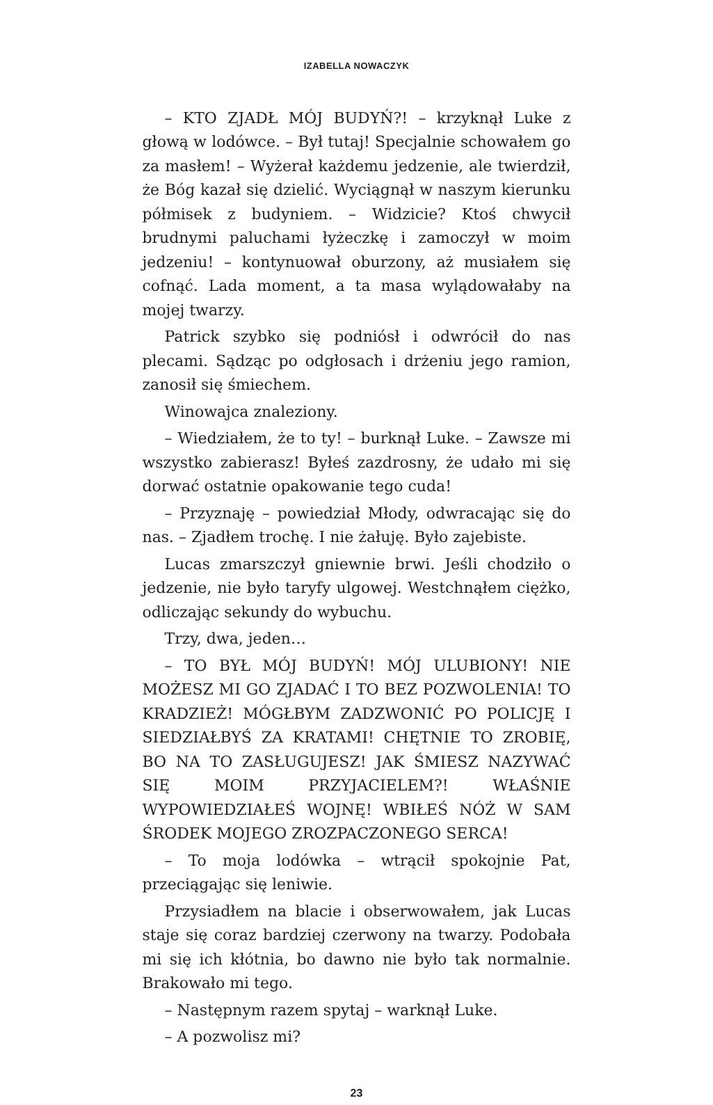IZABELLA NOWACZYK
– KTO ZJADŁ MÓJ BUDYŃ?! – krzyknął Luke z głową w lodówce. – Był tutaj! Specjalnie schowałem go za masłem! – Wyżerał każdemu jedzenie, ale twierdził, że Bóg kazał się dzielić. Wyciągnął w naszym kierunku półmisek z budyniem. – Widzicie? Ktoś chwycił brudnymi paluchami łyżeczkę i zamoczył w moim jedzeniu! – kontynuował oburzony, aż musiałem się cofnąć. Lada moment, a ta masa wylądowałaby na mojej twarzy.
Patrick szybko się podniósł i odwrócił do nas plecami. Sądząc po odgłosach i drżeniu jego ramion, zanosił się śmiechem.
Winowajca znaleziony.
– Wiedziałem, że to ty! – burknął Luke. – Zawsze mi wszystko zabierasz! Byłeś zazdrosny, że udało mi się dorwać ostatnie opakowanie tego cuda!
– Przyznaję – powiedział Młody, odwracając się do nas. – Zjadłem trochę. I nie żałuję. Było zajebiste.
Lucas zmarszczył gniewnie brwi. Jeśli chodziło o jedzenie, nie było taryfy ulgowej. Westchnąłem ciężko, odliczając sekundy do wybuchu.
Trzy, dwa, jeden…
– TO BYŁ MÓJ BUDYŃ! MÓJ ULUBIONY! NIE MOŻESZ MI GO ZJADAĆ I TO BEZ POZWOLENIA! TO KRADZIEŻ! MÓGŁBYM ZADZWONIĆ PO POLICJĘ I SIEDZIAŁBYŚ ZA KRATAMI! CHĘTNIE TO ZROBIĘ, BO NA TO ZASŁUGUJESZ! JAK ŚMIESZ NAZYWAĆ SIĘ MOIM PRZYJACIELEM?! WŁAŚNIE WYPOWIEDZIAŁEŚ WOJNĘ! WBIŁEŚ NÓŻ W SAM ŚRODEK MOJEGO ZROZPACZONEGO SERCA!
– To moja lodówka – wtrącił spokojnie Pat, przeciągając się leniwie.
Przysiadłem na blacie i obserwowałem, jak Lucas staje się coraz bardziej czerwony na twarzy. Podobała mi się ich kłótnia, bo dawno nie było tak normalnie. Brakowało mi tego.
– Następnym razem spytaj – warknął Luke.
– A pozwolisz mi?
23